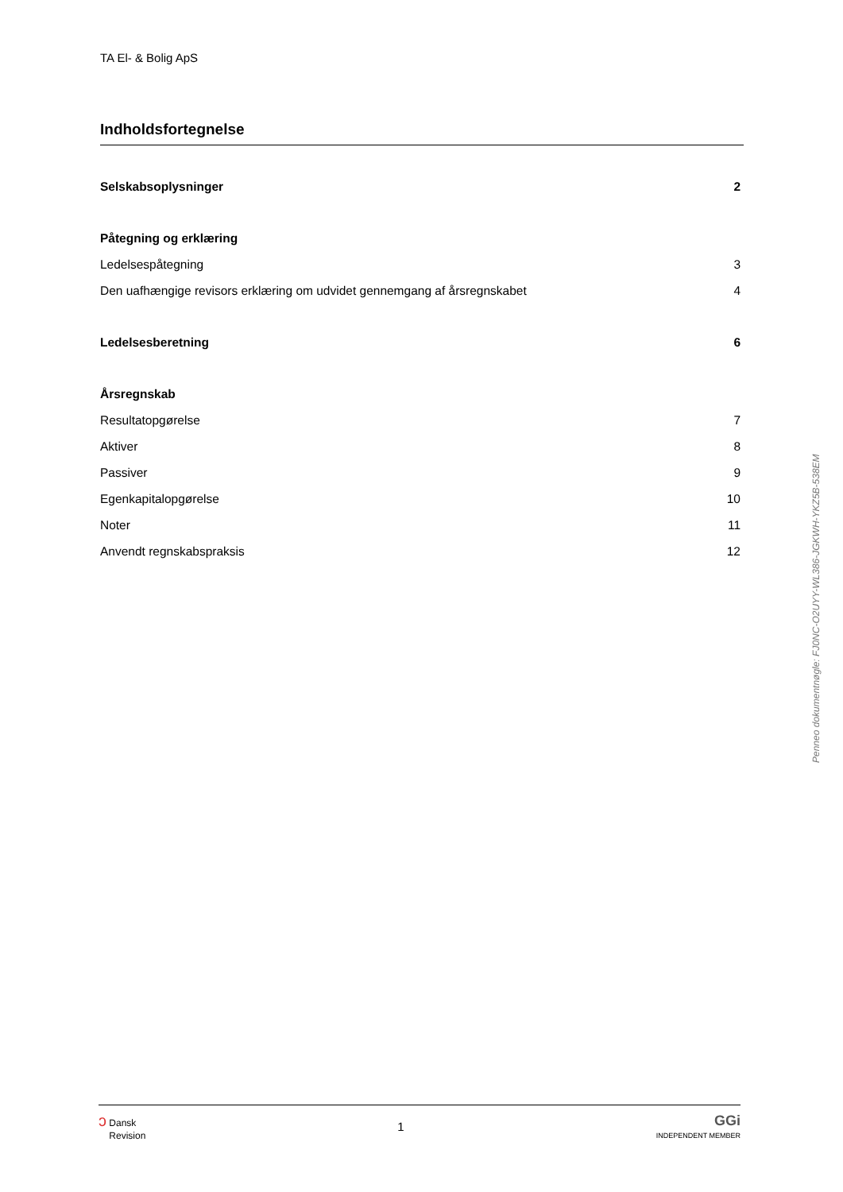TA El- & Bolig ApS
Indholdsfortegnelse
Selskabsoplysninger 2
Påtegning og erklæring
Ledelsespåtegning 3
Den uafhængige revisors erklæring om udvidet gennemgang af årsregnskabet 4
Ledelsesberetning 6
Årsregnskab
Resultatopgørelse 7
Aktiver 8
Passiver 9
Egenkapitalopgørelse 10
Noter 11
Anvendt regnskabspraksis 12
Penneo dokumentnøgle: FJ0NC-O2UYY-WL386-JGKWH-YKZ5B-538EM
ↄ Dansk
Revision
1
GGi
INDEPENDENT MEMBER